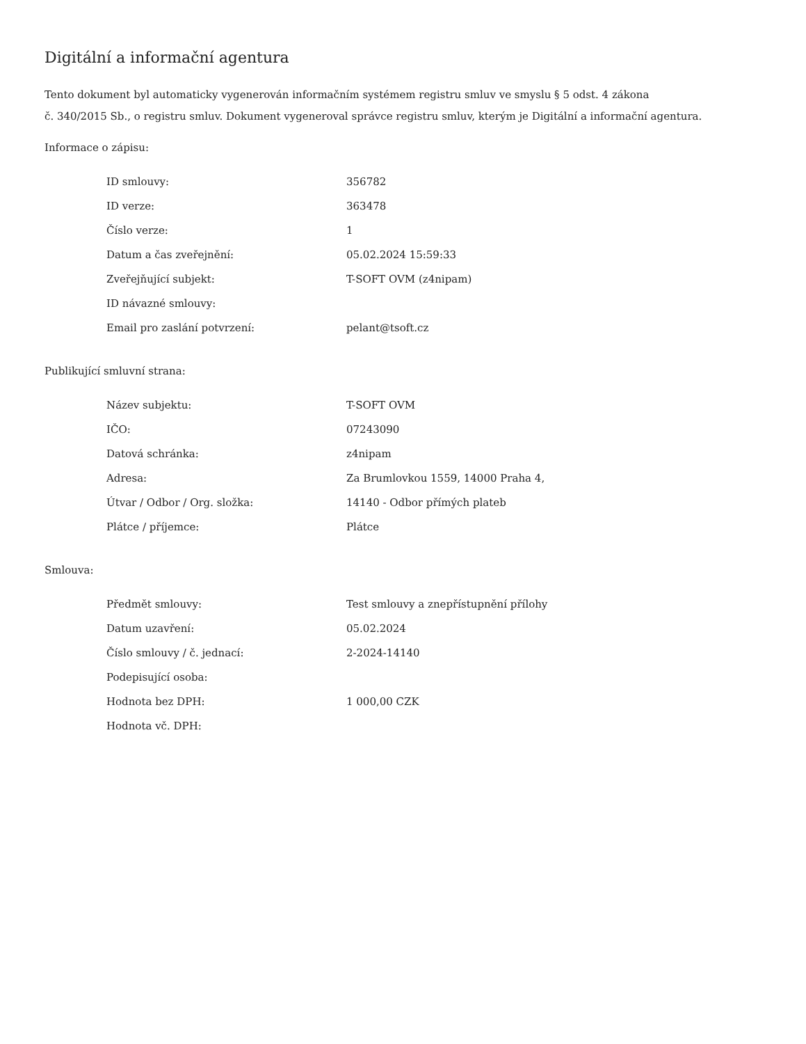Digitální a informační agentura
Tento dokument byl automaticky vygenerován informačním systémem registru smluv ve smyslu § 5 odst. 4 zákona
č. 340/2015 Sb., o registru smluv. Dokument vygeneroval správce registru smluv, kterým je Digitální a informační agentura.
Informace o zápisu:
| ID smlouvy: | 356782 |
| ID verze: | 363478 |
| Číslo verze: | 1 |
| Datum a čas zveřejnění: | 05.02.2024 15:59:33 |
| Zveřejňující subjekt: | T-SOFT OVM (z4nipam) |
| ID návazné smlouvy: | |
| Email pro zaslání potvrzení: | pelant@tsoft.cz |
Publikující smluvní strana:
| Název subjektu: | T-SOFT OVM |
| IČO: | 07243090 |
| Datová schránka: | z4nipam |
| Adresa: | Za Brumlovkou 1559, 14000 Praha 4, |
| Útvar / Odbor / Org. složka: | 14140 - Odbor přímých plateb |
| Plátce / příjemce: | Plátce |
Smlouva:
| Předmět smlouvy: | Test smlouvy a znepřístupnění přílohy |
| Datum uzavření: | 05.02.2024 |
| Číslo smlouvy / č. jednací: | 2-2024-14140 |
| Podepisující osoba: | |
| Hodnota bez DPH: | 1 000,00 CZK |
| Hodnota vč. DPH: | |